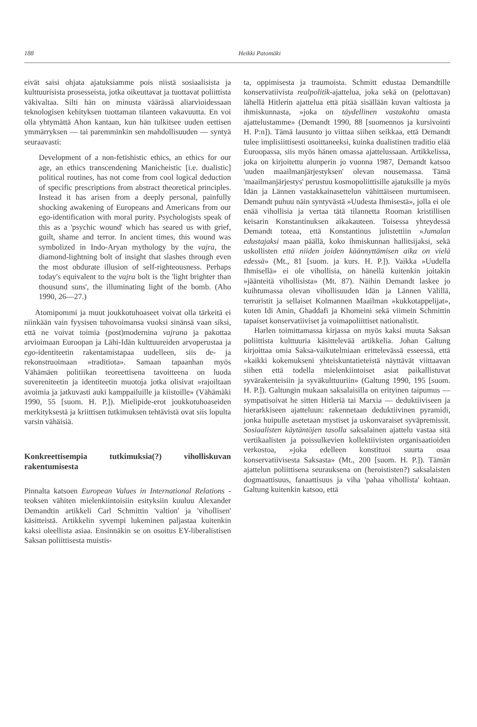188 Heikki Patomäki
eivät saisi ohjata ajatuksiamme pois niistä sosiaalisista ja kulttuurisista prosesseista, jotka oikeuttavat ja tuottavat poliittista väkivaltaa. Silti hän on minusta väärässä aliarvioidessaan teknologisen kehityksen tuottaman tilanteen vakavuutta. En voi olla yhtymättä Ahon kantaan, kun hän tulkitsee uuden eettisen ymmärryksen — tai paremminkin sen mahdollisuuden — syntyä seuraavasti:
Development of a non-fetishistic ethics, an ethics for our age, an ethics transcendening Manicheistic [i.e. dualistic] political routines, has not come from cool logical deduction of specific prescriptions from abstract theoretical principles. Instead it has arisen from a deeply personal, painfully shocking awakening of Europeans and Americans from our ego-identification with moral purity. Psychologists speak of this as a 'psychic wound' which has seared us with grief, guilt, shame and terror. In ancient times, this wound was symbolized in Indo-Aryan mythology by the vajra, the diamond-lightning bolt of insight that slashes through even the most obdurate illusion of self-righteousness. Perhaps today's equivalent to the vajra bolt is the 'light brighter than thousund suns', the illuminating light of the bomb. (Aho 1990, 26—27.)
Atomipommi ja muut joukkotuhoaseet voivat olla tärkeitä ei niinkään vain fyysisen tuhovoimansa vuoksi sinänsä vaan siksi, että ne voivat toimia (post)modernina vajrana ja pakottaa arvioimaan Euroopan ja Lähi-Idän kulttuureiden arvoperustaa ja ego-identiteetin rakentamistapaa uudelleen, siis de- ja rekonstruoimaan »traditiota». Samaan tapaanhan myös Vähämäen politiikan teoreettisena tavoitteena on luoda suvereniteetin ja identiteetin muotoja jotka olisivat »rajoiltaan avoimia ja jatkuvasti auki kamppailuille ja kiistoille» (Vähämäki 1990, 55 [suom. H. P.]). Mielipide-erot joukkotuhoaseiden merkityksestä ja kriittisen tutkimuksen tehtävistä ovat siis lopulta varsin vähäisiä.
Konkreettisempia tutkimuksia(?) viholliskuvan rakentumisesta
Pinnalta katsoen European Values in International Relations -teoksen vähiten mielenkiintoisiin esityksiin kuuluu Alexander Demandtin artikkeli Carl Schmittin 'valtion' ja 'vihollisen' käsitteistä. Artikkelin syvempi lukeminen paljastaa kuitenkin kaksi oleellista asiaa. Ensinnäkin se on osoitus EY-liberalistisen Saksan poliittisesta muistis-
ta, oppimisesta ja traumoista. Schmitt edustaa Demandtille konservatiivista realpolitik-ajattelua, joka sekä on (pelottavan) lähellä Hitlerin ajattelua että pitää sisällään kuvan valtiosta ja ihmiskunnasta, »joka on täydellinen vastakohta omasta ajattelustamme» (Demandt 1990, 88 [suomennos ja kursivointi H. P:n]). Tämä lausunto jo viittaa siihen seikkaa, että Demandt tulee implisiittisesti osoittaneeksi, kuinka dualistinen traditio elää Euroopassa, siis myös hänen omassa ajattelussaan. Artikkelissa, joka on kirjoitettu alunperin jo vuonna 1987, Demandt katsoo 'uuden maailmanjärjestyksen' olevan nousemassa. Tämä 'maailmanjärjestys' perustuu kosmopoliittisille ajatuksille ja myös Idän ja Lännen vastakkainasettelun vähittäiseen murtumiseen. Demandt puhuu näin syntyvästä »Uudesta Ihmisestä», jolla ei ole enää vihollisia ja vertaa tätä tilannetta Rooman kristillisen keisarin Konstantinuksen aikakauteen. Toisessa yhteydessä Demandt toteaa, että Konstantinus julistettiin »Jumalan edustajaksi maan päällä, koko ihmiskunnan hallitsijaksi, sekä uskollisten että niiden joiden käännyttämisen aika on vielä edessä» (Mt., 81 [suom. ja kurs. H. P.]). Vaikka »Uudella Ihmisellä» ei ole vihollisia, on hänellä kuitenkin joitakin »jäänteitä vihollisista» (Mt. 87). Näihin Demandt laskee jo kuihtumassa olevan vihollisuuden Idän ja Lännen Välillä, terroristit ja sellaiset Kolmannen Maailman »kukkotappelijat», kuten Idi Amin, Ghaddafi ja Khomeini sekä viimein Schmittin tapaiset konservatiiviset ja voimapoliittiset nationalistit.
Harlen toimittamassa kirjassa on myös kaksi muuta Saksan poliittista kulttuuria käsittelevää artikkelia. Johan Galtung kirjoittaa omia Saksa-vaikutelmiaan erittelevässä esseessä, että »kaikki kokemukseni yhteiskuntatieteistä näyttävät viittaavan siihen että todella mielenkiintoiset asiat paikallistuvat syvärakenteisiin ja syväkulttuuriin» (Galtung 1990, 195 [suom. H. P.]). Galtungin mukaan saksalaisilla on erityinen taipumus — sympatisoivat he sitten Hitleriä tai Marxia — deduktiiviseen ja hierarkkiseen ajatteluun: rakennetaan deduktiivinen pyramidi, jonka huipulle asetetaan mystiset ja uskonvaraiset syväpremissit. Sosiaalisten käytäntöjen tasolla saksalainen ajattelu vastaa sitä vertikaalisten ja poissulkevien kollektiivisten organisaatioiden verkostoa, »joka edelleen konstituoi suurta osaa konservatiivisesta Saksasta» (Mt., 200 [suom. H. P.]). Tämän ajattelun poliittisena seurauksena on (heroististen?) saksalaisten dogmaattisuus, fanaattisuus ja viha 'pahaa vihollista' kohtaan. Galtung kuitenkin katsoo, että